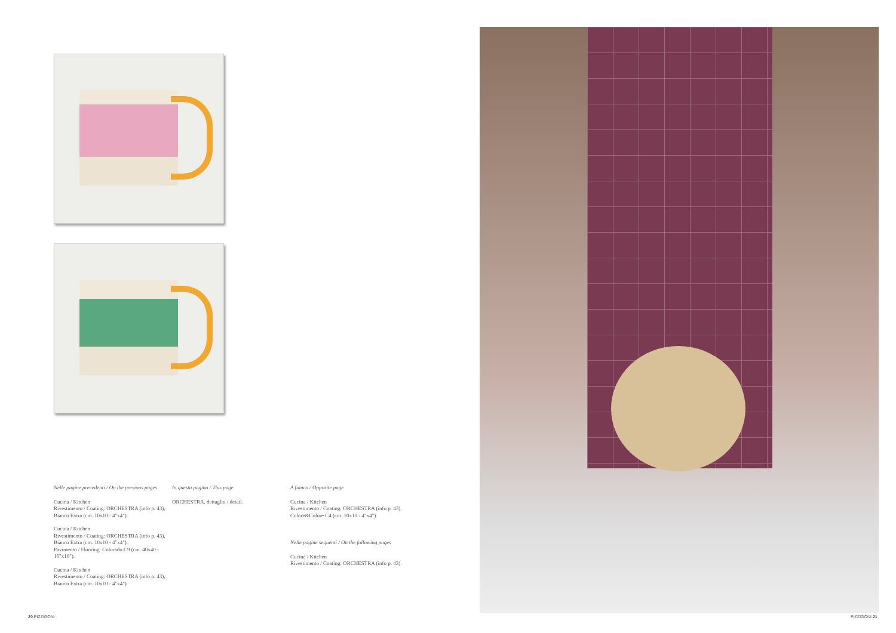Nelle pagine precedenti / On the previous pages
Cucina / Kitchen
Rivestimento / Coating: ORCHESTRA (info p. 43),
Bianco Extra (cm. 10x10 - 4"x4").
Cucina / Kitchen
Rivestimento / Coating: ORCHESTRA (info p. 43),
Bianco Extra (cm. 10x10 - 4"x4").
Pavimento / Flooring: Colorado C9 (cm. 40x40 - 16"x16").
Cucina / Kitchen
Rivestimento / Coating: ORCHESTRA (info p. 43),
Bianco Extra (cm. 10x10 - 4"x4").
In questa pagina / This page
ORCHESTRA, dettaglio / detail.
A fianco / Opposite page
Cucina / Kitchen
Rivestimento / Coating: ORCHESTRA (info p. 43),
Colore&Colore C4 (cm. 10x10 - 4"x4").
Nelle pagine seguenti / On the following pages
Cucina / Kitchen
Rivestimento / Coating: ORCHESTRA (info p. 43).
20.PIZZIGONI PIZZIGONI.21